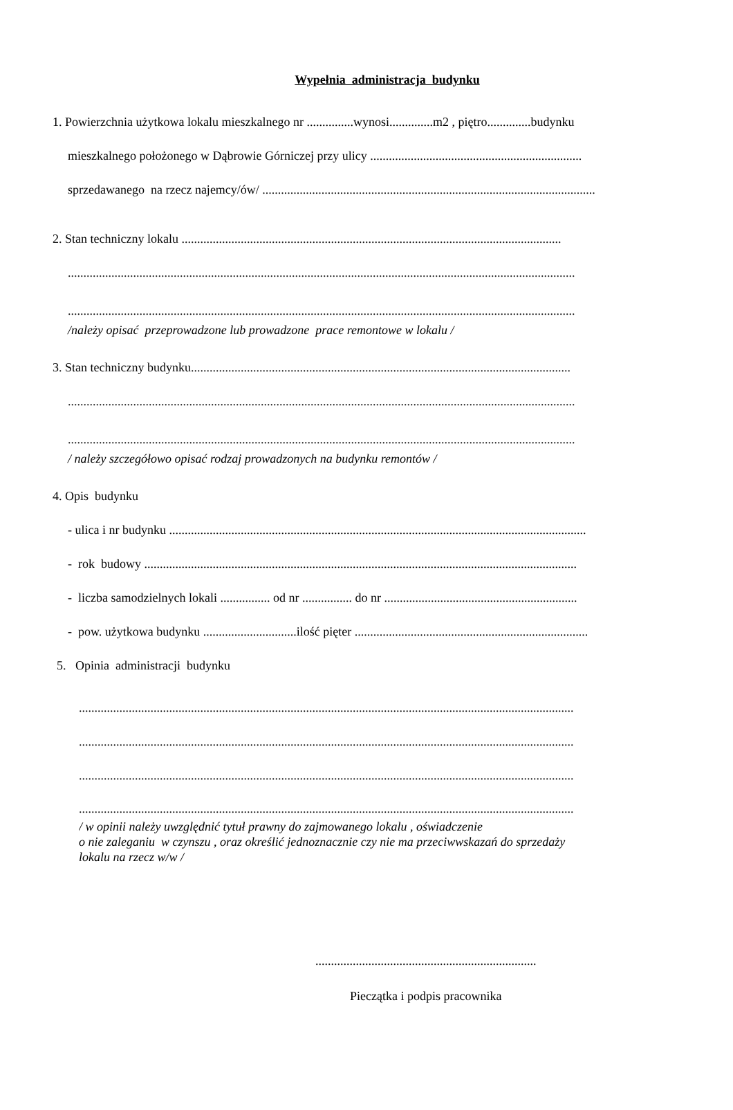Wypełnia administracja budynku
1. Powierzchnia użytkowa lokalu mieszkalnego nr ...............wynosi..............m2 , piętro..............budynku
mieszkalnego położonego w Dąbrowie Górniczej przy ulicy ....................................................................
sprzedawanego na rzecz najemcy/ów/ ...........................................................................................................
2. Stan techniczny lokalu ..........................................................................................................................
...................................................................................................................................................................
...................................................................................................................................................................
/należy opisać przeprowadzone lub prowadzone prace remontowe w lokalu /
3. Stan techniczny budynku..........................................................................................................................
...................................................................................................................................................................
...................................................................................................................................................................
/ należy szczegółowo opisać rodzaj prowadzonych na budynku remontów /
4. Opis budynku
- ulica i nr budynku ......................................................................................................................................
- rok budowy ...........................................................................................................................................
- liczba samodzielnych lokali ................ od nr ................ do nr ..............................................................
- pow. użytkowa budynku ..............................ilość pięter ...........................................................................
5. Opinia administracji budynku
...............................................................................................................................................................
...............................................................................................................................................................
...............................................................................................................................................................
...............................................................................................................................................................
/ w opinii należy uwzględnić tytuł prawny do zajmowanego lokalu , oświadczenie
o nie zaleganiu w czynszu , oraz określić jednoznacznie czy nie ma przeciwwskazań do sprzedaży
lokalu na rzecz w/w /
.......................................................................
Pieczątka i podpis pracownika